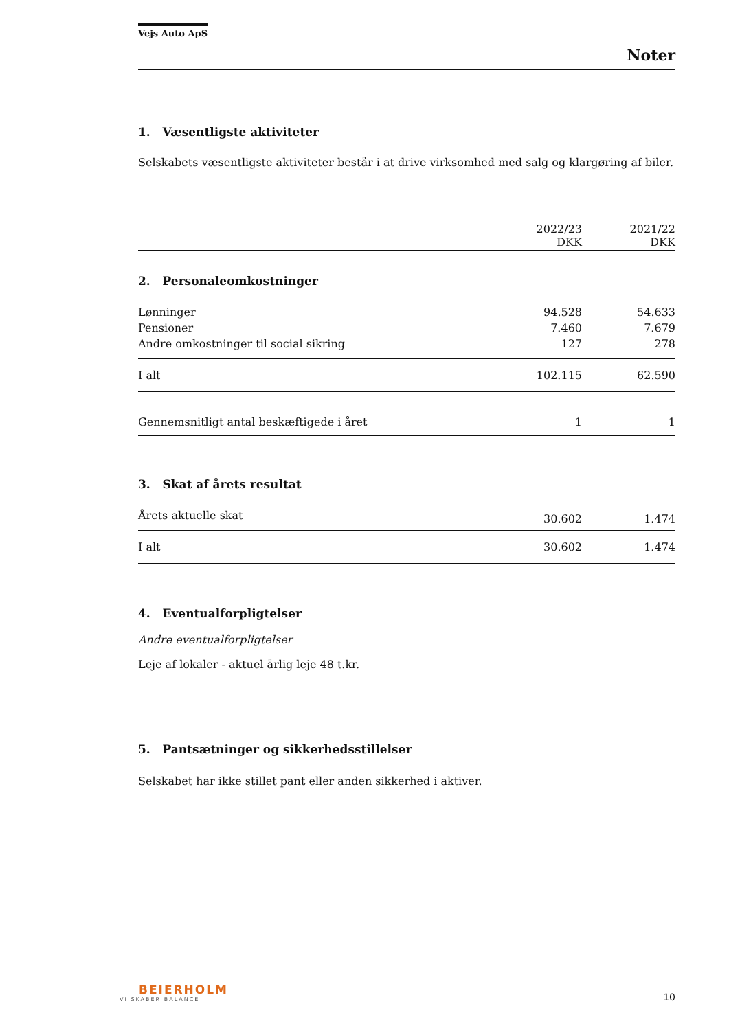Vejs Auto ApS
Noter
1. Væsentligste aktiviteter
Selskabets væsentligste aktiviteter består i at drive virksomhed med salg og klargøring af biler.
| | 2022/23 DKK | 2021/22 DKK |
| --- | --- | --- |
2. Personaleomkostninger
| Lønninger | 94.528 | 54.633 |
| Pensioner | 7.460 | 7.679 |
| Andre omkostninger til social sikring | 127 | 278 |
| I alt | 102.115 | 62.590 |
| Gennemsnitligt antal beskæftigede i året | 1 | 1 |
3. Skat af årets resultat
| Årets aktuelle skat | 30.602 | 1.474 |
| I alt | 30.602 | 1.474 |
4. Eventualforpligtelser
Andre eventualforpligtelser
Leje af lokaler - aktuel årlig leje 48 t.kr.
5. Pantsætninger og sikkerhedsstillelser
Selskabet har ikke stillet pant eller anden sikkerhed i aktiver.
BEIERHOLM
VI SKABER BALANCE
10